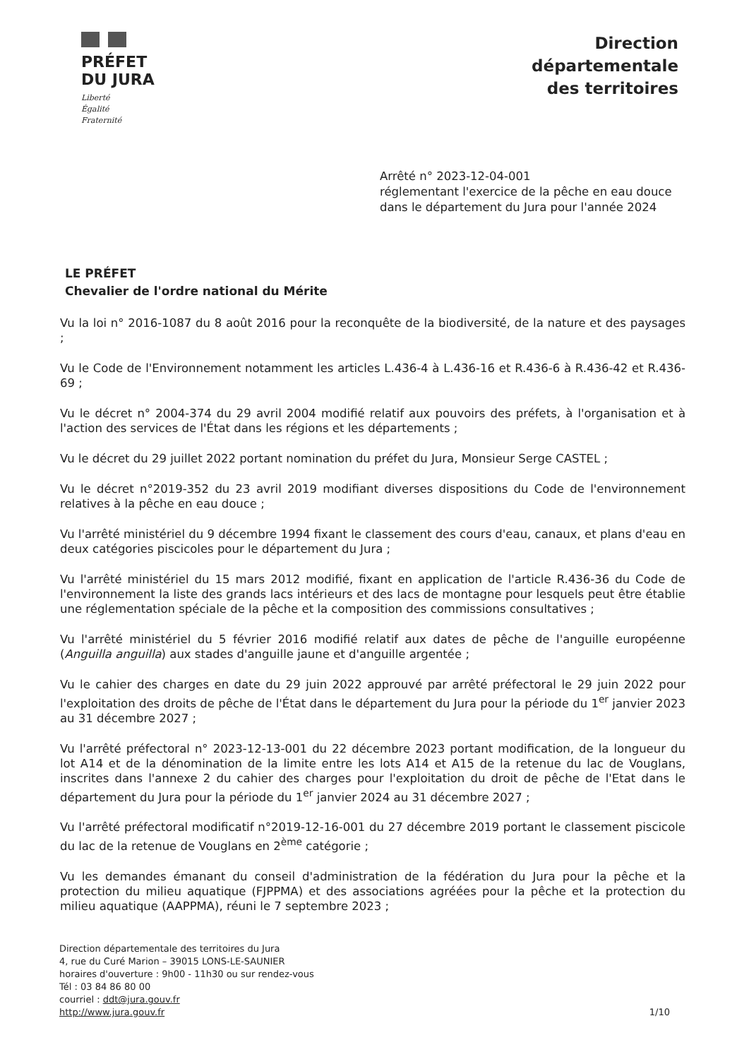PRÉFET
DU JURA
Liberté
Égalité
Fraternité
Direction
départementale
des territoires
Arrêté n° 2023-12-04-001
réglementant l'exercice de la pêche en eau douce
dans le département du Jura pour l'année 2024
LE PRÉFET
Chevalier de l'ordre national du Mérite
Vu la loi n° 2016-1087 du 8 août 2016 pour la reconquête de la biodiversité, de la nature et des paysages ;
Vu le Code de l'Environnement notamment les articles L.436-4 à L.436-16 et R.436-6 à R.436-42 et R.436-69 ;
Vu le décret n° 2004-374 du 29 avril 2004 modifié relatif aux pouvoirs des préfets, à l'organisation et à l'action des services de l'État dans les régions et les départements ;
Vu le décret du 29 juillet 2022 portant nomination du préfet du Jura, Monsieur Serge CASTEL ;
Vu le décret n°2019-352 du 23 avril 2019 modifiant diverses dispositions du Code de l'environnement relatives à la pêche en eau douce ;
Vu l'arrêté ministériel du 9 décembre 1994 fixant le classement des cours d'eau, canaux, et plans d'eau en deux catégories piscicoles pour le département du Jura ;
Vu l'arrêté ministériel du 15 mars 2012 modifié, fixant en application de l'article R.436-36 du Code de l'environnement la liste des grands lacs intérieurs et des lacs de montagne pour lesquels peut être établie une réglementation spéciale de la pêche et la composition des commissions consultatives ;
Vu l'arrêté ministériel du 5 février 2016 modifié relatif aux dates de pêche de l'anguille européenne (Anguilla anguilla) aux stades d'anguille jaune et d'anguille argentée ;
Vu le cahier des charges en date du 29 juin 2022 approuvé par arrêté préfectoral le 29 juin 2022 pour l'exploitation des droits de pêche de l'État dans le département du Jura pour la période du 1<sup>er</sup> janvier 2023 au 31 décembre 2027 ;
Vu l'arrêté préfectoral n° 2023-12-13-001 du 22 décembre 2023 portant modification, de la longueur du lot A14 et de la dénomination de la limite entre les lots A14 et A15 de la retenue du lac de Vouglans, inscrites dans l'annexe 2 du cahier des charges pour l'exploitation du droit de pêche de l'Etat dans le département du Jura pour la période du 1<sup>er</sup> janvier 2024 au 31 décembre 2027 ;
Vu l'arrêté préfectoral modificatif n°2019-12-16-001 du 27 décembre 2019 portant le classement piscicole du lac de la retenue de Vouglans en 2<sup>ème</sup> catégorie ;
Vu les demandes émanant du conseil d'administration de la fédération du Jura pour la pêche et la protection du milieu aquatique (FJPPMA) et des associations agréées pour la pêche et la protection du milieu aquatique (AAPPMA), réuni le 7 septembre 2023 ;
Direction départementale des territoires du Jura
4, rue du Curé Marion – 39015 LONS-LE-SAUNIER
horaires d'ouverture : 9h00 - 11h30 ou sur rendez-vous
Tél : 03 84 86 80 00
courriel : ddt@jura.gouv.fr
http://www.jura.gouv.fr
1/10